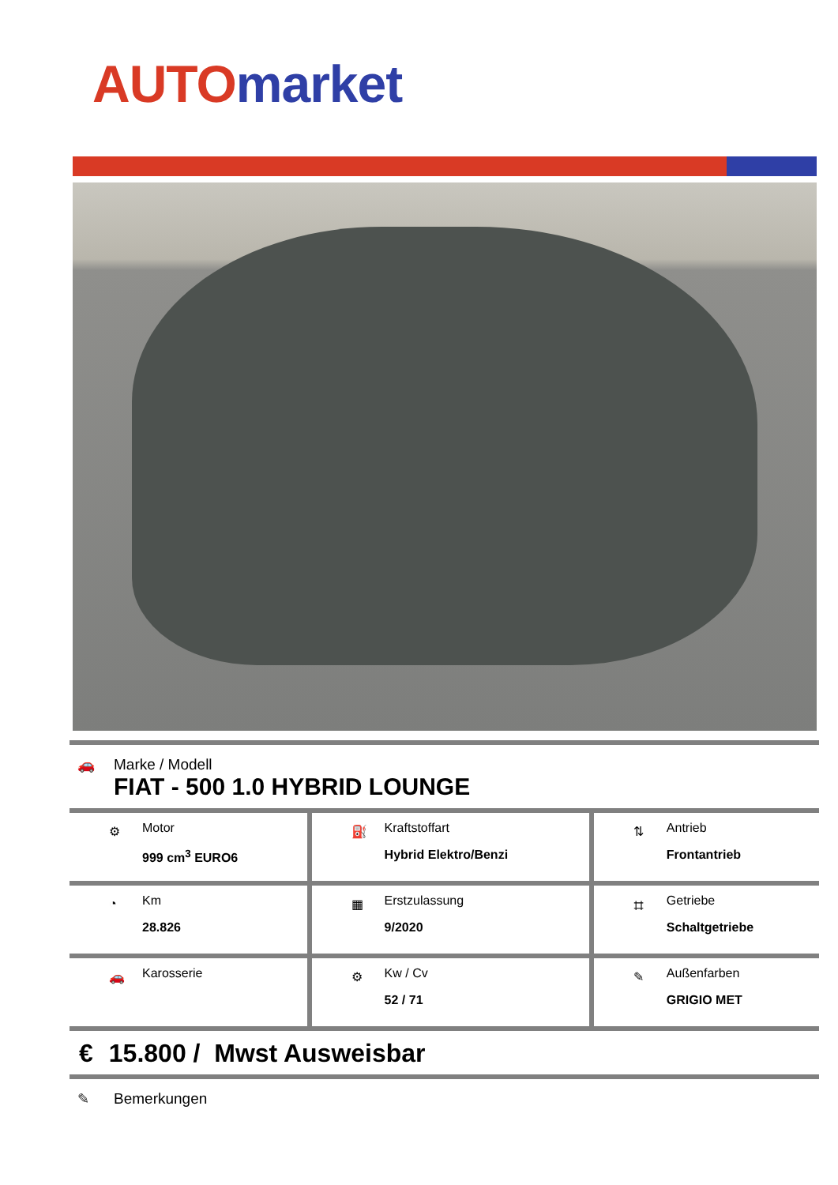AUTO market
🚗 Marke / Modell
FIAT - 500 1.0 HYBRID LOUNGE
| ⚙ Motor 999 cm<sup>3</sup> EURO6 | ⛽ Kraftstoffart Hybrid Elektro/Benzi | ⇅ Antrieb Frontantrieb |
| ◔ Km 28.826 | ▦ Erstzulassung 9/2020 | ⌗ Getriebe Schaltgetriebe |
| 🚗 Karosserie | ⚙ Kw / Cv 52 / 71 | ✎ Außenfarben GRIGIO MET |
€ 15.800 / Mwst Ausweisbar
✎ Bemerkungen